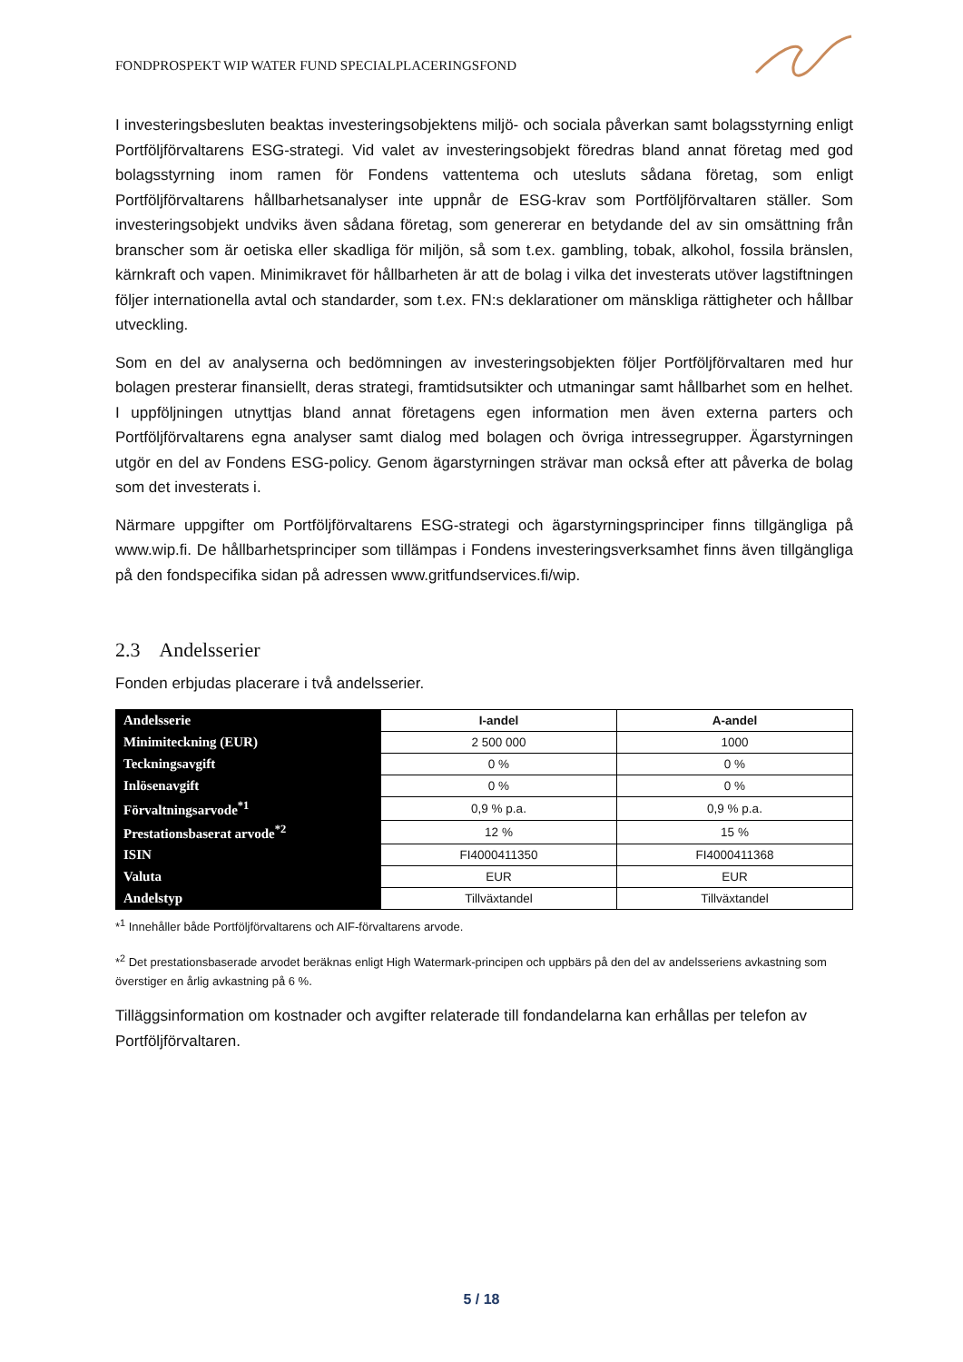FONDPROSPEKT WIP WATER FUND SPECIALPLACERINGSFOND
I investeringsbesluten beaktas investeringsobjektens miljö- och sociala påverkan samt bolagsstyrning enligt Portföljförvaltarens ESG-strategi. Vid valet av investeringsobjekt föredras bland annat företag med god bolagsstyrning inom ramen för Fondens vattentema och utesluts sådana företag, som enligt Portföljförvaltarens hållbarhetsanalyser inte uppnår de ESG-krav som Portföljförvaltaren ställer. Som investeringsobjekt undviks även sådana företag, som genererar en betydande del av sin omsättning från branscher som är oetiska eller skadliga för miljön, så som t.ex. gambling, tobak, alkohol, fossila bränslen, kärnkraft och vapen. Minimikravet för hållbarheten är att de bolag i vilka det investerats utöver lagstiftningen följer internationella avtal och standarder, som t.ex. FN:s deklarationer om mänskliga rättigheter och hållbar utveckling.
Som en del av analyserna och bedömningen av investeringsobjekten följer Portföljförvaltaren med hur bolagen presterar finansiellt, deras strategi, framtidsutsikter och utmaningar samt hållbarhet som en helhet. I uppföljningen utnyttjas bland annat företagens egen information men även externa parters och Portföljförvaltarens egna analyser samt dialog med bolagen och övriga intressegrupper. Ägarstyrningen utgör en del av Fondens ESG-policy. Genom ägarstyrningen strävar man också efter att påverka de bolag som det investerats i.
Närmare uppgifter om Portföljförvaltarens ESG-strategi och ägarstyrningsprinciper finns tillgängliga på www.wip.fi. De hållbarhetsprinciper som tillämpas i Fondens investeringsverksamhet finns även tillgängliga på den fondspecifika sidan på adressen www.gritfundservices.fi/wip.
2.3 Andelsserier
Fonden erbjudas placerare i två andelsserier.
| Andelsserie | I-andel | A-andel |
| Minimiteckning (EUR) | 2 500 000 | 1000 |
| Teckningsavgift | 0 % | 0 % |
| Inlösenavgift | 0 % | 0 % |
| Förvaltningsarvode<sup>*1</sup> | 0,9 % p.a. | 0,9 % p.a. |
| Prestationsbaserat arvode<sup>*2</sup> | 12 % | 15 % |
| ISIN | FI4000411350 | FI4000411368 |
| Valuta | EUR | EUR |
| Andelstyp | Tillväxtandel | Tillväxtandel |
*<sup>1</sup> Innehåller både Portföljförvaltarens och AIF-förvaltarens arvode.
*<sup>2</sup> Det prestationsbaserade arvodet beräknas enligt High Watermark-principen och uppbärs på den del av andelsseriens avkastning som överstiger en årlig avkastning på 6 %.
Tilläggsinformation om kostnader och avgifter relaterade till fondandelarna kan erhållas per telefon av Portföljförvaltaren.
5 / 18